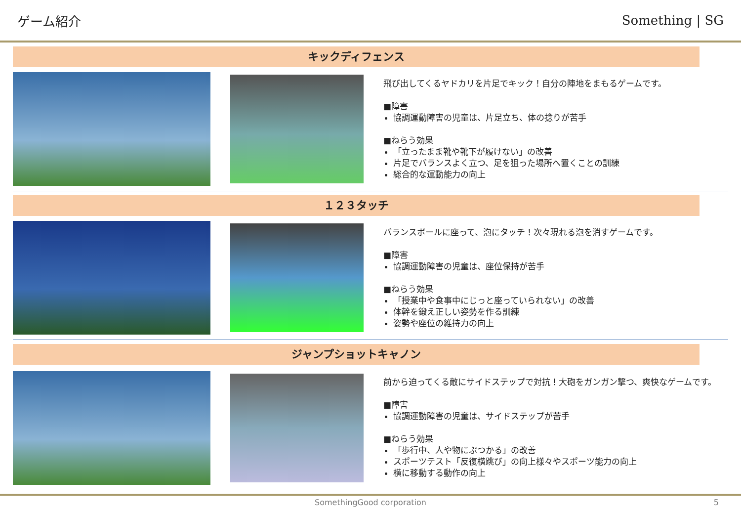ゲーム紹介 Something | SG
キックディフェンス
飛び出してくるヤドカリを片足でキック！自分の陣地をまもるゲームです。
■障害
協調運動障害の児童は、片足立ち、体の捻りが苦手
■ねらう効果
「立ったまま靴や靴下が履けない」の改善
片足でバランスよく立つ、足を狙った場所へ置くことの訓練
総合的な運動能力の向上
１２３タッチ
バランスボールに座って、泡にタッチ！次々現れる泡を消すゲームです。
■障害
協調運動障害の児童は、座位保持が苦手
■ねらう効果
「授業中や食事中にじっと座っていられない」の改善
体幹を鍛え正しい姿勢を作る訓練
姿勢や座位の維持力の向上
ジャンプショットキャノン
前から迫ってくる敵にサイドステップで対抗！大砲をガンガン撃つ、爽快なゲームです。
■障害
協調運動障害の児童は、サイドステップが苦手
■ねらう効果
「歩行中、人や物にぶつかる」の改善
スポーツテスト「反復横跳び」の向上様々やスポーツ能力の向上
横に移動する動作の向上
SomethingGood corporation 5